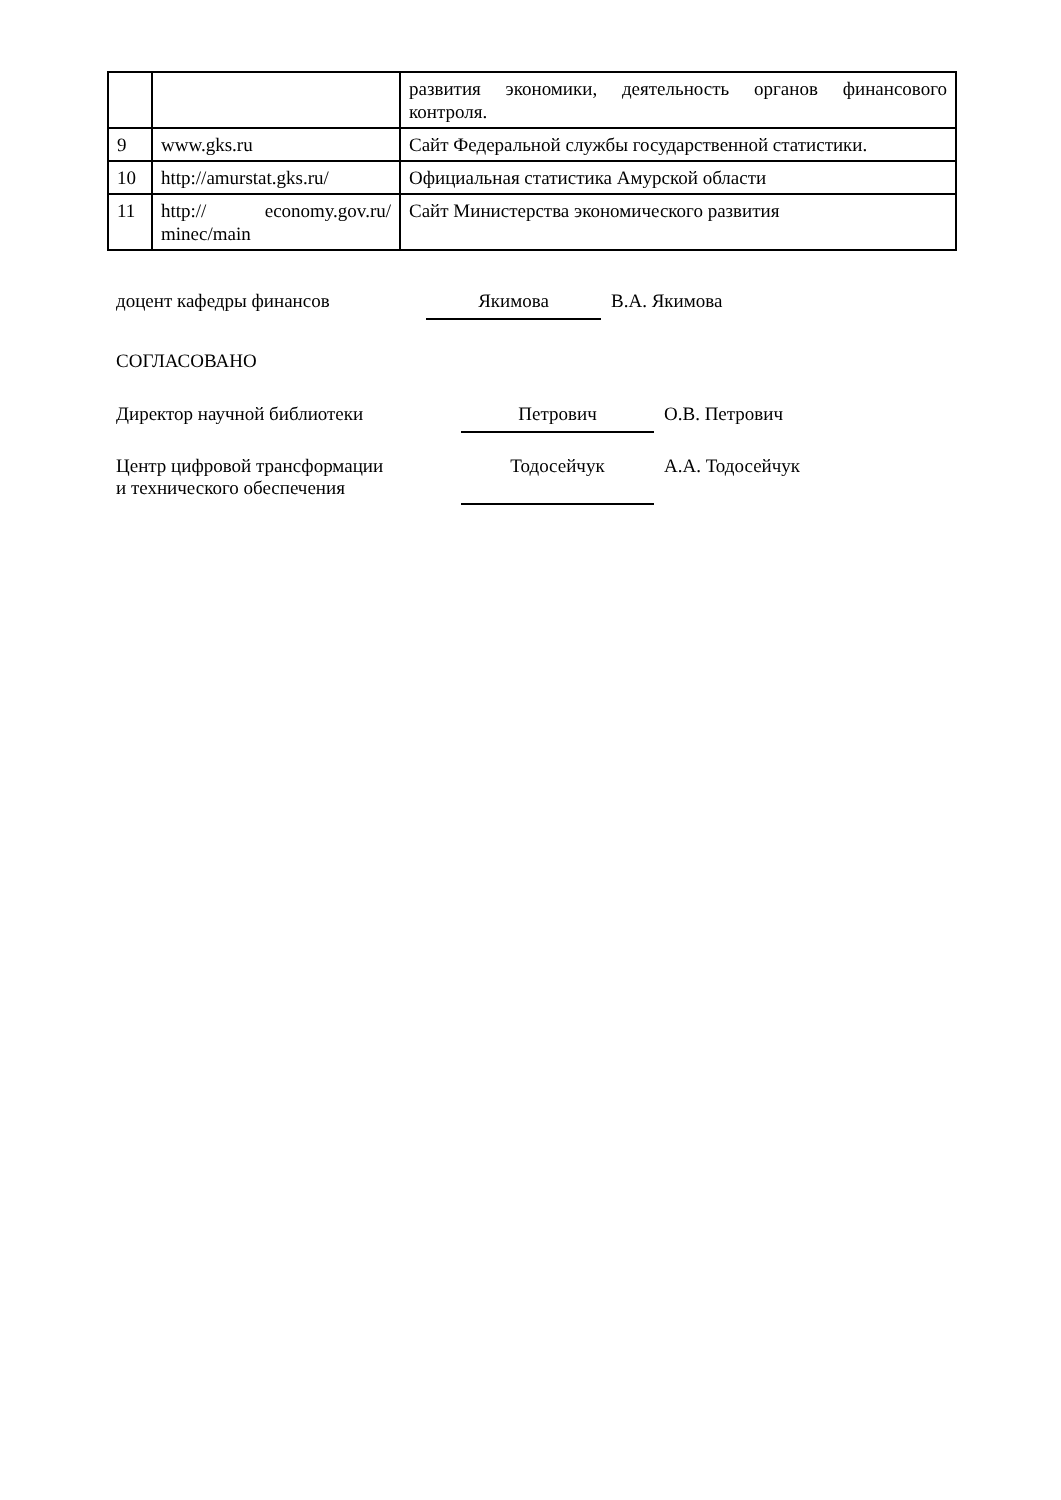| | | развития экономики, деятельность органов финансового контроля. |
| 9 | www.gks.ru | Сайт Федеральной службы государственной статистики. |
| 10 | http://amurstat.gks.ru/ | Официальная статистика Амурской области |
| 11 | http:// economy.gov.ru/ minec/main | Сайт Министерства экономического развития |
доцент кафедры финансов Якимова В.А. Якимова
СОГЛАСОВАНО
Директор научной библиотеки Петрович О.В. Петрович
Центр цифровой трансформации
и технического обеспечения
Тодосейчук
А.А. Тодосейчук